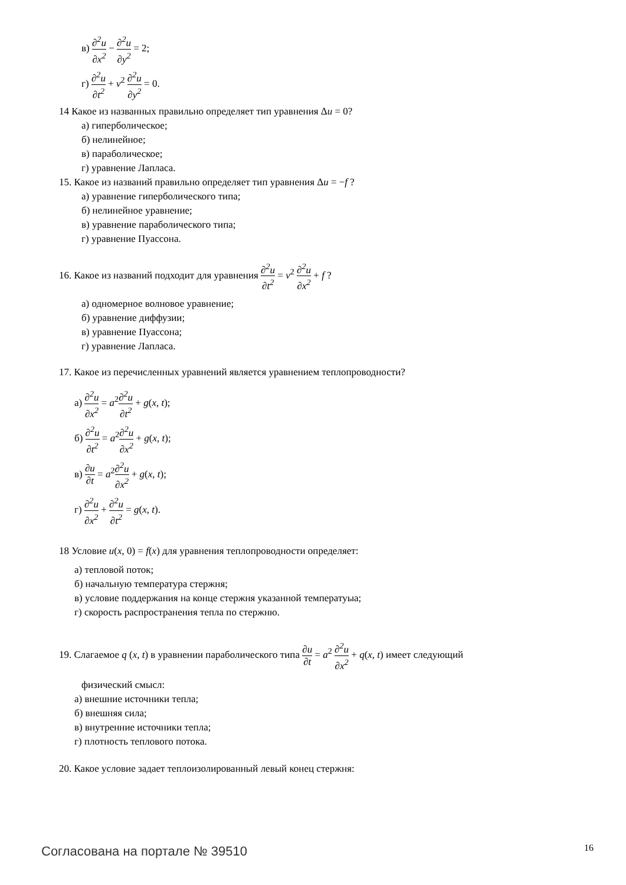в) ∂<sup>2</sup>u ∂x<sup>2</sup> − ∂<sup>2</sup>u ∂y<sup>2</sup> = 2;
г) ∂<sup>2</sup>u ∂t<sup>2</sup> + v<sup>2</sup> ∂<sup>2</sup>u ∂y<sup>2</sup> = 0.
14 Какое из названных правильно определяет тип уравнения Δu = 0?
а) гиперболическое;
б) нелинейное;
в) параболическое;
г) уравнение Лапласа.
15. Какое из названий правильно определяет тип уравнения Δu = −f ?
а) уравнение гиперболического типа;
б) нелинейное уравнение;
в) уравнение параболического типа;
г) уравнение Пуассона.
16. Какое из названий подходит для уравнения ∂<sup>2</sup>u ∂t<sup>2</sup> = v<sup>2</sup> ∂<sup>2</sup>u ∂x<sup>2</sup> + f ?
а) одномерное волновое уравнение;
б) уравнение диффузии;
в) уравнение Пуассона;
г) уравнение Лапласа.
17. Какое из перечисленных уравнений является уравнением теплопроводности?
а) ∂<sup>2</sup>u ∂x<sup>2</sup> = a<sup>2</sup>∂<sup>2</sup>u ∂t<sup>2</sup> + g(x, t);
б) ∂<sup>2</sup>u ∂t<sup>2</sup> = a<sup>2</sup>∂<sup>2</sup>u ∂x<sup>2</sup> + g(x, t);
в) ∂u ∂t = a<sup>2</sup>∂<sup>2</sup>u ∂x<sup>2</sup> + g(x, t);
г) ∂<sup>2</sup>u ∂x<sup>2</sup> + ∂<sup>2</sup>u ∂t<sup>2</sup> = g(x, t).
18 Условие u(x, 0) = f(x) для уравнения теплопроводности определяет:
а) тепловой поток;
б) начальную температура стержня;
в) условие поддержания на конце стержня указанной температуыа;
г) скорость распространения тепла по стержню.
19. Слагаемое q (x, t) в уравнении параболического типа ∂u ∂t = a<sup>2</sup> ∂<sup>2</sup>u ∂x<sup>2</sup> + q(x, t) имеет следующий
физический смысл:
а) внешние источники тепла;
б) внешняя сила;
в) внутренние источники тепла;
г) плотность теплового потока.
20. Какое условие задает теплоизолированный левый конец стержня:
Согласована на портале № 39510 16